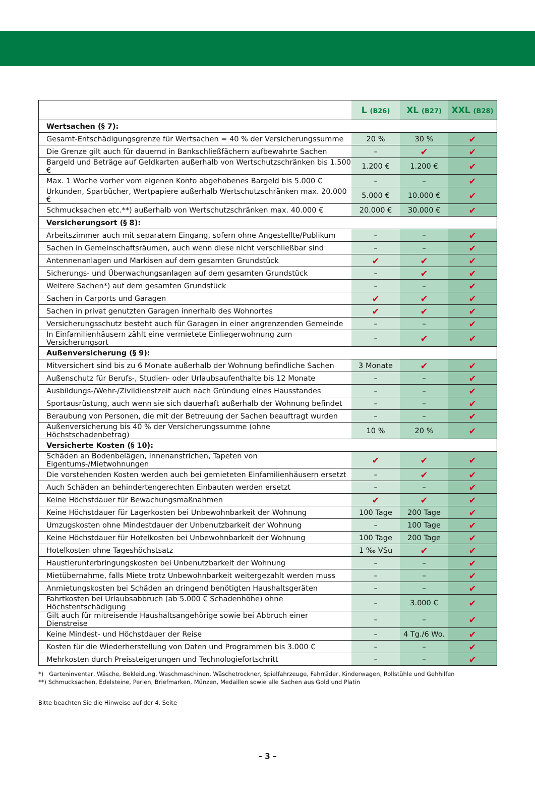| | L (B26) | XL (B27) | XXL (B28) |
| --- | --- | --- | --- |
| Wertsachen (§ 7): | | | |
| Gesamt-Entschädigungsgrenze für Wertsachen = 40 % der Versicherungssumme | 20 % | 30 % | ✔ |
| Die Grenze gilt auch für dauernd in Bankschließfächern aufbewahrte Sachen | – | ✔ | ✔ |
| Bargeld und Beträge auf Geldkarten außerhalb von Wertschutzschränken bis 1.500 € | 1.200 € | 1.200 € | ✔ |
| Max. 1 Woche vorher vom eigenen Konto abgehobenes Bargeld bis 5.000 € | – | – | ✔ |
| Urkunden, Sparbücher, Wertpapiere außerhalb Wertschutzschränken max. 20.000 € | 5.000 € | 10.000 € | ✔ |
| Schmucksachen etc.**) außerhalb von Wertschutzschränken max. 40.000 € | 20.000 € | 30.000 € | ✔ |
| Versicherungsort (§ 8): | | | |
| Arbeitszimmer auch mit separatem Eingang, sofern ohne Angestellte/Publikum | – | – | ✔ |
| Sachen in Gemeinschaftsräumen, auch wenn diese nicht verschließbar sind | – | – | ✔ |
| Antennenanlagen und Markisen auf dem gesamten Grundstück | ✔ | ✔ | ✔ |
| Sicherungs- und Überwachungsanlagen auf dem gesamten Grundstück | – | ✔ | ✔ |
| Weitere Sachen*) auf dem gesamten Grundstück | – | – | ✔ |
| Sachen in Carports und Garagen | ✔ | ✔ | ✔ |
| Sachen in privat genutzten Garagen innerhalb des Wohnortes | ✔ | ✔ | ✔ |
| Versicherungsschutz besteht auch für Garagen in einer angrenzenden Gemeinde | – | – | ✔ |
| In Einfamilienhäusern zählt eine vermietete Einliegerwohnung zum Versicherungsort | – | ✔ | ✔ |
| Außenversicherung (§ 9): | | | |
| Mitversichert sind bis zu 6 Monate außerhalb der Wohnung befindliche Sachen | 3 Monate | ✔ | ✔ |
| Außenschutz für Berufs-, Studien- oder Urlaubsaufenthalte bis 12 Monate | – | – | ✔ |
| Ausbildungs-/Wehr-/Zivildienstzeit auch nach Gründung eines Hausstandes | – | – | ✔ |
| Sportausrüstung, auch wenn sie sich dauerhaft außerhalb der Wohnung befindet | – | – | ✔ |
| Beraubung von Personen, die mit der Betreuung der Sachen beauftragt wurden | – | – | ✔ |
| Außenversicherung bis 40 % der Versicherungssumme (ohne Höchstschadenbetrag) | 10 % | 20 % | ✔ |
| Versicherte Kosten (§ 10): | | | |
| Schäden an Bodenbelägen, Innenanstrichen, Tapeten von Eigentums-/Mietwohnungen | ✔ | ✔ | ✔ |
| Die vorstehenden Kosten werden auch bei gemieteten Einfamilienhäusern ersetzt | – | ✔ | ✔ |
| Auch Schäden an behindertengerechten Einbauten werden ersetzt | – | – | ✔ |
| Keine Höchstdauer für Bewachungsmaßnahmen | ✔ | ✔ | ✔ |
| Keine Höchstdauer für Lagerkosten bei Unbewohnbarkeit der Wohnung | 100 Tage | 200 Tage | ✔ |
| Umzugskosten ohne Mindestdauer der Unbenutzbarkeit der Wohnung | – | 100 Tage | ✔ |
| Keine Höchstdauer für Hotelkosten bei Unbewohnbarkeit der Wohnung | 100 Tage | 200 Tage | ✔ |
| Hotelkosten ohne Tageshöchstsatz | 1 ‰ VSu | ✔ | ✔ |
| Haustierunterbringungskosten bei Unbenutzbarkeit der Wohnung | – | – | ✔ |
| Mietübernahme, falls Miete trotz Unbewohnbarkeit weitergezahlt werden muss | – | – | ✔ |
| Anmietungskosten bei Schäden an dringend benötigten Haushaltsgeräten | – | – | ✔ |
| Fahrtkosten bei Urlaubsabbruch (ab 5.000 € Schadenhöhe) ohne Höchstentschädigung | – | 3.000 € | ✔ |
| Gilt auch für mitreisende Haushaltsangehörige sowie bei Abbruch einer Dienstreise | – | – | ✔ |
| Keine Mindest- und Höchstdauer der Reise | – | 4 Tg./6 Wo. | ✔ |
| Kosten für die Wiederherstellung von Daten und Programmen bis 3.000 € | – | – | ✔ |
| Mehrkosten durch Preissteigerungen und Technologiefortschritt | – | – | ✔ |
*) Garteninventar, Wäsche, Bekleidung, Waschmaschinen, Wäschetrockner, Spielfahrzeuge, Fahrräder, Kinderwagen, Rollstühle und Gehhilfen
**) Schmucksachen, Edelsteine, Perlen, Briefmarken, Münzen, Medaillen sowie alle Sachen aus Gold und Platin
Bitte beachten Sie die Hinweise auf der 4. Seite
– 3 –